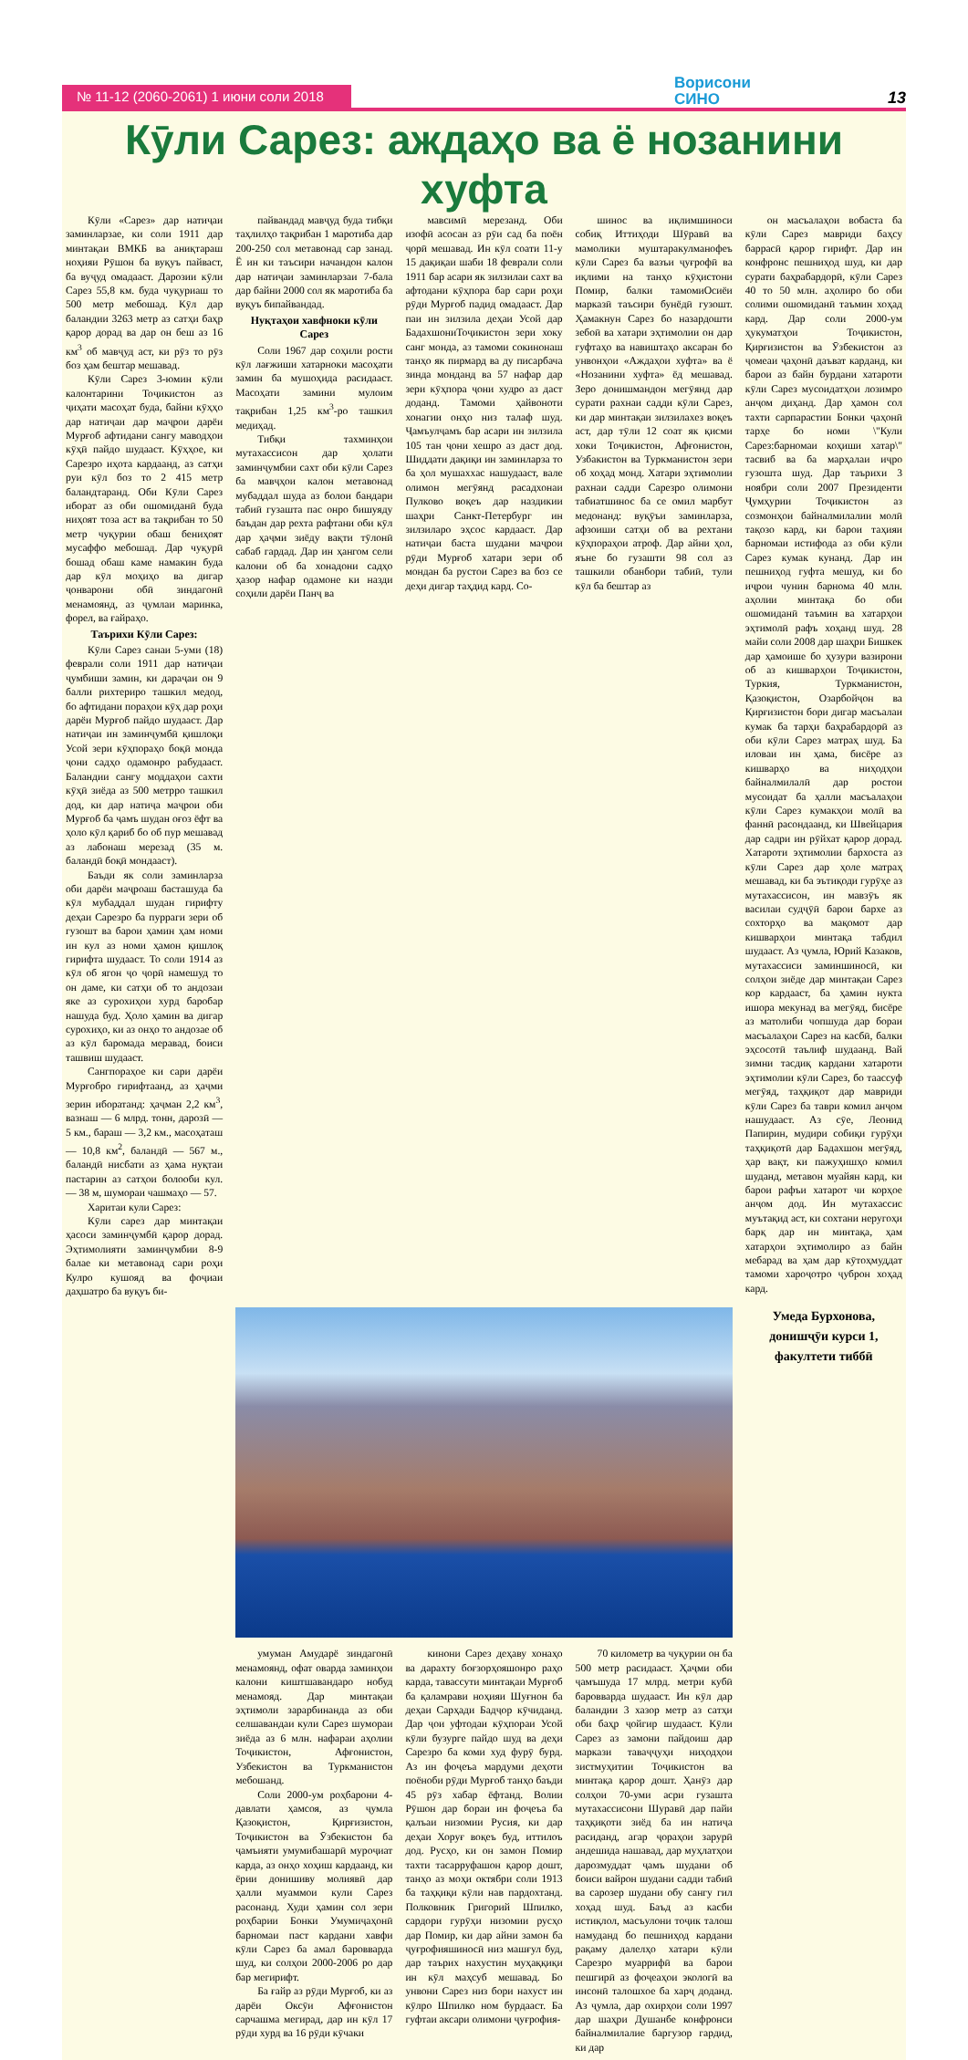№ 11-12 (2060-2061) 1 июни соли 2018
Ворисони
СИНО
13
Кӯли Сарез: аждаҳо ва ё нозанини хуфта
Кӯли «Сарез» дар натиҷаи заминларзае, ки соли 1911 дар минтақаи ВМКБ ва аниқтараш ноҳияи Рӯшон ба вуқуъ пайваст, ба вуҷуд омадааст. Дарозии кӯли Сарез 55,8 км. буда чуқуриаш то 500 метр мебошад. Кӯл дар баландии 3263 метр аз сатҳи баҳр қарор дорад ва дар он беш аз 16 км<sup>3</sup> об мавҷуд аст, ки рӯз то рӯз боз ҳам бештар мешавад.
Кӯли Сарез 3-юмин кӯли калонтарини Тоҷикистон аз ҷиҳати масоҳат буда, байни кӯҳҳо дар натиҷаи дар маҷрои дарёи Мурғоб афтидани сангу маводҳои кӯҳӣ пайдо шудааст. Кӯҳҳое, ки Сарезро иҳота кардаанд, аз сатҳи руи кӯл боз то 2 415 метр баландтаранд. Оби Кӯли Сарез иборат аз оби ошомиданӣ буда ниҳоят тоза аст ва тақрибан то 50 метр чуқурии обаш бениҳоят мусаффо мебошад. Дар чуқурӣ бошад обаш каме намакин буда дар кӯл моҳиҳо ва дигар ҷонварони обӣ зиндагонӣ менамоянд, аз ҷумлаи маринка, форел, ва ғайраҳо.
Таърихи Кӯли Сарез:
Кӯли Сарез санаи 5-уми (18) феврали соли 1911 дар натиҷаи ҷумбиши замин, ки дараҷаи он 9 балли рихтериро ташкил медод, бо афтидани пораҳои кӯҳ дар роҳи дарёи Мурғоб пайдо шудааст. Дар натиҷаи ин заминҷумбӣ қишлоқи Усой зери кӯҳпораҳо боқӣ монда ҷони садҳо одамонро рабудааст. Баландии сангу моддаҳои сахти кӯҳӣ зиёда аз 500 метрро ташкил дод, ки дар натиҷа маҷрои оби Мурғоб ба ҷамъ шудан оғоз ёфт ва ҳоло кӯл қариб бо об пур мешавад аз лабонаш мерезад (35 м. баландӣ боқӣ мондааст).
Баъди як соли заминларза оби дарёи маҷроаш басташуда ба кӯл мубаддал шудан гирифту деҳаи Сарезро ба пурраги зери об гузошт ва барои ҳамин ҳам номи ин кул аз номи ҳамон қишлоқ гирифта шудааст. То соли 1914 аз кӯл об ягон ҷо ҷорӣ намешуд то он даме, ки сатҳи об то андозаи яке аз сурохиҳои хурд баробар нашуда буд. Ҳоло ҳамин ва дигар сурохиҳо, ки аз онҳо то андозае об аз кӯл баромада меравад, боиси ташвиш шудааст.
Сангпораҳое ки сари дарёи Мурғобро гирифтаанд, аз ҳаҷми зерин иборатанд: ҳаҷман 2,2 км<sup>3</sup>, вазнаш — 6 млрд. тонн, дарозӣ — 5 км., бараш — 3,2 км., масоҳаташ — 10,8 км<sup>2</sup>, баландӣ — 567 м., баландӣ нисбати аз ҳама нуқтаи пастарин аз сатҳои болооби кул. — 38 м, шумораи чашмаҳо — 57.
Харитаи кули Сарез:
Кӯли сарез дар минтақаи ҳасоси заминҷумбӣ қарор дорад. Эҳтимолияти заминҷумбии 8-9 балае ки метавонад сари роҳи Кулро кушояд ва фоҷиаи даҳшатро ба вуқуъ би-
пайвандад мавҷуд буда тибқи таҳлилҳо тақрибан 1 маротиба дар 200-250 сол метавонад сар занад. Ё ин ки таъсири начандон калон дар натиҷаи заминларзаи 7-бала дар байни 2000 сол як маротиба ба вуқуъ бипайвандад.
Нуқтаҳои хавфноки кӯли Сарез
Соли 1967 дар соҳили рости кӯл лағжиши хатарноки масоҳати замин ба мушоҳида расидааст. Масоҳати замини мулоим тақрибан 1,25 км<sup>3</sup>-ро ташкил медиҳад.
Тибқи тахминҳои мутахассисон дар ҳолати заминҷумбии сахт оби кӯли Сарез ба мавҷҳои калон метавонад мубаддал шуда аз болои бандари табиӣ гузашта пас онро бишуяду баъдан дар рехта рафтани оби кӯл дар ҳаҷми зиёду вақти тӯлонӣ сабаб гардад. Дар ин ҳангом сели калони об ба хонадони садҳо ҳазор нафар одамоне ки назди соҳили дарёи Панҷ ва
мавсимӣ мерезанд. Оби изофӣ асосан аз рӯи сад ба поён ҷорӣ мешавад. Ин кӯл соати 11-у 15 дақиқаи шаби 18 феврали соли 1911 бар асари як зилзилаи сахт ва афтодани кӯҳпора бар сари роҳи рӯди Мурғоб падид омадааст. Дар паи ин зилзила деҳаи Усой дар БадахшониТоҷикистон зери хоку санг монда, аз тамоми сокинонаш танҳо як пирмард ва ду писарбача зинда монданд ва 57 нафар дар зери кӯҳпора ҷони худро аз даст доданд. Тамоми ҳайвоноти хонагии онҳо низ талаф шуд. Ҷамъулҷамъ бар асари ин зилзила 105 тан ҷони хешро аз даст дод. Шиддати дақиқи ин заминларза то ба ҳол мушаххас нашудааст, вале олимон мегӯянд расадхонаи Пулково воқеъ дар наздикии шаҳри Санкт-Петербург ин зилзиларо эҳсос кардааст. Дар натиҷаи баста шудани маҷрои рӯди Мурғоб хатари зери об мондан ба рустои Сарез ва боз се деҳи дигар таҳдид кард. Со-
шинос ва иқлимшиноси собиқ Иттиҳоди Шӯравӣ ва мамолики муштаракулманофеъ кӯли Сарез ба вазъи ҷуғрофӣ ва иқлими на танҳо кӯҳистони Помир, балки тамомиОсиёи марказӣ таъсири бунёдӣ гузошт. Ҳамакнун Сарез бо назардошти зебоӣ ва хатари эҳтимолии он дар гуфтаҳо ва навиштаҳо аксаран бо унвонҳои «Аждаҳои хуфта» ва ё «Нозанини хуфта» ёд мешавад. Зеро донишмандон мегӯянд дар сурати рахнаи садди кӯли Сарез, ки дар минтақаи зилзилахез воқеъ аст, дар тӯли 12 соат як қисми хоки Тоҷикистон, Афғонистон, Узбакистон ва Туркманистон зери об хоҳад монд. Хатари эҳтимолии рахнаи садди Сарезро олимони табиатшинос ба се омил марбут медонанд: вуқӯъи заминларза, афзоиши сатҳи об ва рехтани кӯҳпораҳои атроф. Дар айни ҳол, яъне бо гузашти 98 сол аз ташкили обанбори табиӣ, тули кӯл ба бештар аз
он масъалаҳои вобаста ба кӯли Сарез мавриди баҳсу баррасӣ қарор гирифт. Дар ин конфронс пешниҳод шуд, ки дар сурати баҳрабардорӣ, кӯли Сарез 40 то 50 млн. аҳолиро бо оби солими ошомиданӣ таъмин хоҳад кард. Дар соли 2000-ум ҳукуматҳои Тоҷикистон, Қирғизистон ва Ӯзбекистон аз ҷомеаи ҷаҳонӣ даъват карданд, ки барои аз байн бурдани хатароти кӯли Сарез мусоидатҳои лозимро анҷом диҳанд. Дар ҳамон сол тахти сарпарастии Бонки ҷаҳонӣ тарҳе бо номи \"Кули Сарез:барномаи коҳиши хатар\" тасвиб ва ба марҳалаи иҷро гузошта шуд. Дар таърихи 3 ноябри соли 2007 Президенти Ҷумҳурии Тоҷикистон аз созмонҳои байналмилалии молӣ тақозо кард, ки барои таҳияи барномаи истифода аз оби кӯли Сарез кумак кунанд. Дар ин пешниҳод гуфта мешуд, ки бо иҷрои чунин барнома 40 млн. аҳолии минтақа бо оби ошомиданӣ таъмин ва хатарҳои эҳтимолӣ рафъ хоҳанд шуд. 28 майи соли 2008 дар шаҳри Бишкек дар ҳамоише бо ҳузури вазирони об аз кишварҳои Тоҷикистон, Туркия, Туркманистон, Қазоқистон, Озарбойҷон ва Қирғизистон бори дигар масъалаи кумак ба тарҳи баҳрабардорӣ аз оби кӯли Сарез матраҳ шуд. Ба иловаи ин ҳама, бисёре аз кишварҳо ва ниҳодҳои байналмилалӣ дар ростои мусоидат ба ҳалли масъалаҳои кӯли Сарез кумакҳои молӣ ва фаннӣ расондаанд, ки Швейцария дар садри ин рӯйхат қарор дорад. Хатароти эҳтимолии бархоста аз кӯли Сарез дар ҳоле матраҳ мешавад, ки ба эътиқоди гурӯҳе аз мутахассисон, ин мавзӯъ як василаи судҷӯӣ барои бархе аз сохторҳо ва мақомот дар кишварҳои минтақа табдил шудааст. Аз ҷумла, Юрий Казаков, мутахассиси заминшиносӣ, ки солҳои зиёде дар минтақаи Сарез кор кардааст, ба ҳамин нукта ишора мекунад ва мегӯяд, бисёре аз матолиби чопшуда дар бораи масъалаҳои Сарез на касбӣ, балки эҳсосотӣ таълиф шудаанд. Вай зимни тасдиқ кардани хатароти эҳтимолии кӯли Сарез, бо таассуф мегӯяд, таҳқиқот дар мавриди кӯли Сарез ба таври комил анҷом нашудааст. Аз сӯе, Леонид Папирин, мудири собиқи гурӯҳи таҳқиқотӣ дар Бадахшон мегӯяд, ҳар вақт, ки пажуҳишҳо комил шуданд, метавон муайян кард, ки барои рафъи хатарот чи корҳое анҷом дод. Ин мутахассис муътақид аст, ки сохтани неругоҳи барқ дар ин минтақа, ҳам хатарҳои эҳтимолиро аз байн мебарад ва ҳам дар кӯтоҳмуддат тамоми хароҷотро ҷуброн хоҳад кард.
Умеда Бурхонова,
донишҷӯи курси 1,
факултети тиббӣ
умуман Амударё зиндагонӣ менамоянд, офат оварда заминҳои калони киштшавандаро нобуд менамояд. Дар минтақаи эҳтимоли зарарбинанда аз оби селшавандаи кули Сарез шумораи зиёда аз 6 млн. нафараи аҳолии Тоҷикистон, Афғонистон, Узбекистон ва Туркманистон мебошанд.
Соли 2000-ум роҳбарони 4-давлати ҳамсоя, аз ҷумла Қазоқистон, Қирғизистон, Тоҷикистон ва Ӯзбекистон ба ҷамъияти умумибашарӣ муроҷиат карда, аз онҳо хоҳиш кардаанд, ки ёрии донишиву молиявӣ дар ҳалли муаммои кули Сарез расонанд. Худи ҳамин сол зери роҳбарии Бонки Умумиҷаҳонӣ барномаи паст кардани хавфи кӯли Сарез ба амал баровварда шуд, ки солҳои 2000-2006 ро дар бар мегирифт.
Ба ғайр аз рӯди Мурғоб, ки аз дарёи Оксӯи Афғонистон сарчашма мегирад, дар ин кӯл 17 рӯди хурд ва 16 рӯди кӯчаки
кинони Сарез деҳаву хонаҳо ва дарахту боғзорҳояшонро раҳо карда, тавассути минтақаи Мурғоб ба қаламрави ноҳияи Шуғнон ба деҳаи Сарҳади Бадҷор кӯчиданд. Дар ҷои уфтодаи кӯҳпораи Усой кӯли бузурге пайдо шуд ва деҳи Сарезро ба коми худ фурӯ бурд. Аз ин фоҷеъа мардуми деҳоти поёноби рӯди Мурғоб танҳо баъди 45 рӯз хабар ёфтанд. Волии Рӯшон дар бораи ин фоҷеъа ба қалъаи низомии Русия, ки дар деҳаи Хоруғ воқеъ буд, иттилоъ дод. Русҳо, ки он замон Помир тахти тасарруфашон қарор дошт, танҳо аз моҳи октябри соли 1913 ба таҳқиқи кӯли нав пардохтанд. Полковник Григорий Шпилко, сардори гурӯҳи низомии русҳо дар Помир, ки дар айни замон ба ҷуғрофияшиносӣ низ машғул буд, дар таърих нахустин муҳаққиқи ин кӯл маҳсуб мешавад. Бо унвони Сарез низ бори нахуст ин кӯлро Шпилко ном бурдааст. Ба гуфтаи аксари олимони ҷуғрофия-
70 километр ва чуқурии он ба 500 метр расидааст. Ҳаҷми оби ҷамъшуда 17 млрд. метри кубӣ баровварда шудааст. Ин кӯл дар баландии 3 хазор метр аз сатҳи оби баҳр ҷойгир шудааст. Кӯли Сарез аз замони пайдоиш дар маркази таваҷҷуҳи ниҳодҳои зистмуҳитии Тоҷикистон ва минтақа қарор дошт. Ҳанӯз дар солҳои 70-уми асри гузашта мутахассисони Шуравӣ дар пайи таҳқиқоти зиёд ба ин натиҷа расиданд, агар ҷораҳои зарурӣ андешида нашавад, дар муҳлатҳои дарозмуддат ҷамъ шудани об боиси вайрон шудани садди табиӣ ва сарозер шудани обу сангу гил хоҳад шуд. Баъд аз касби истиқлол, масъулони тоҷик талош намуданд бо пешниҳод кардани рақаму далелҳо хатари кӯли Сарезро муаррифӣ ва барои пешгирӣ аз фоҷеаҳои экологӣ ва инсонӣ талошхое ба харҷ доданд. Аз ҷумла, дар охирҳои соли 1997 дар шаҳри Душанбе конфронси байналмилалие баргузор гардид, ки дар